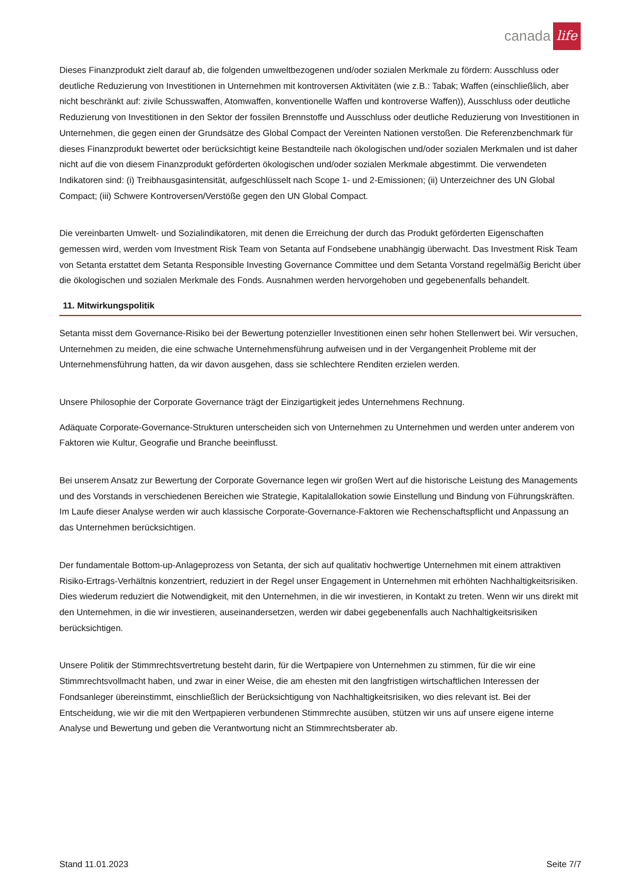canada life
Dieses Finanzprodukt zielt darauf ab, die folgenden umweltbezogenen und/oder sozialen Merkmale zu fördern: Ausschluss oder deutliche Reduzierung von Investitionen in Unternehmen mit kontroversen Aktivitäten (wie z.B.: Tabak; Waffen (einschließlich, aber nicht beschränkt auf: zivile Schusswaffen, Atomwaffen, konventionelle Waffen und kontroverse Waffen)), Ausschluss oder deutliche Reduzierung von Investitionen in den Sektor der fossilen Brennstoffe und Ausschluss oder deutliche Reduzierung von Investitionen in Unternehmen, die gegen einen der Grundsätze des Global Compact der Vereinten Nationen verstoßen. Die Referenzbenchmark für dieses Finanzprodukt bewertet oder berücksichtigt keine Bestandteile nach ökologischen und/oder sozialen Merkmalen und ist daher nicht auf die von diesem Finanzprodukt geförderten ökologischen und/oder sozialen Merkmale abgestimmt. Die verwendeten Indikatoren sind: (i) Treibhausgasintensität, aufgeschlüsselt nach Scope 1- und 2-Emissionen; (ii) Unterzeichner des UN Global Compact; (iii) Schwere Kontroversen/Verstöße gegen den UN Global Compact.
Die vereinbarten Umwelt- und Sozialindikatoren, mit denen die Erreichung der durch das Produkt geförderten Eigenschaften gemessen wird, werden vom Investment Risk Team von Setanta auf Fondsebene unabhängig überwacht. Das Investment Risk Team von Setanta erstattet dem Setanta Responsible Investing Governance Committee und dem Setanta Vorstand regelmäßig Bericht über die ökologischen und sozialen Merkmale des Fonds. Ausnahmen werden hervorgehoben und gegebenenfalls behandelt.
11. Mitwirkungspolitik
Setanta misst dem Governance-Risiko bei der Bewertung potenzieller Investitionen einen sehr hohen Stellenwert bei. Wir versuchen, Unternehmen zu meiden, die eine schwache Unternehmensführung aufweisen und in der Vergangenheit Probleme mit der Unternehmensführung hatten, da wir davon ausgehen, dass sie schlechtere Renditen erzielen werden.
Unsere Philosophie der Corporate Governance trägt der Einzigartigkeit jedes Unternehmens Rechnung.
Adäquate Corporate-Governance-Strukturen unterscheiden sich von Unternehmen zu Unternehmen und werden unter anderem von Faktoren wie Kultur, Geografie und Branche beeinflusst.
Bei unserem Ansatz zur Bewertung der Corporate Governance legen wir großen Wert auf die historische Leistung des Managements und des Vorstands in verschiedenen Bereichen wie Strategie, Kapitalallokation sowie Einstellung und Bindung von Führungskräften. Im Laufe dieser Analyse werden wir auch klassische Corporate-Governance-Faktoren wie Rechenschaftspflicht und Anpassung an das Unternehmen berücksichtigen.
Der fundamentale Bottom-up-Anlageprozess von Setanta, der sich auf qualitativ hochwertige Unternehmen mit einem attraktiven Risiko-Ertrags-Verhältnis konzentriert, reduziert in der Regel unser Engagement in Unternehmen mit erhöhten Nachhaltigkeitsrisiken. Dies wiederum reduziert die Notwendigkeit, mit den Unternehmen, in die wir investieren, in Kontakt zu treten. Wenn wir uns direkt mit den Unternehmen, in die wir investieren, auseinandersetzen, werden wir dabei gegebenenfalls auch Nachhaltigkeitsrisiken berücksichtigen.
Unsere Politik der Stimmrechtsvertretung besteht darin, für die Wertpapiere von Unternehmen zu stimmen, für die wir eine Stimmrechtsvollmacht haben, und zwar in einer Weise, die am ehesten mit den langfristigen wirtschaftlichen Interessen der Fondsanleger übereinstimmt, einschließlich der Berücksichtigung von Nachhaltigkeitsrisiken, wo dies relevant ist. Bei der Entscheidung, wie wir die mit den Wertpapieren verbundenen Stimmrechte ausüben, stützen wir uns auf unsere eigene interne Analyse und Bewertung und geben die Verantwortung nicht an Stimmrechtsberater ab.
Stand 11.01.2023 Seite 7/7